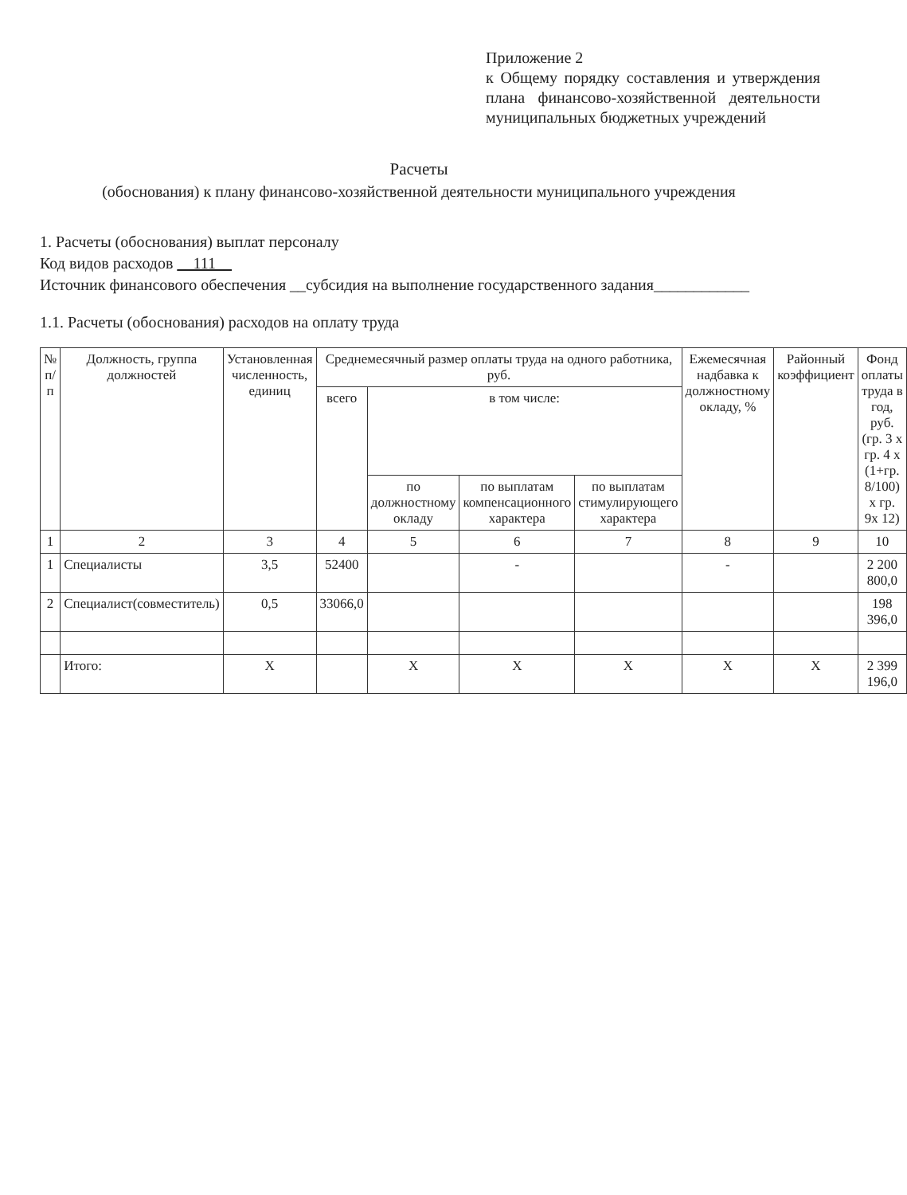Приложение 2
к Общему порядку составления и утверждения плана финансово-хозяйственной деятельности муниципальных бюджетных учреждений
Расчеты
(обоснования) к плану финансово-хозяйственной деятельности муниципального учреждения
1. Расчеты (обоснования) выплат персоналу
Код видов расходов __111__
Источник финансового обеспечения __субсидия на выполнение государственного задания____________
1.1. Расчеты (обоснования) расходов на оплату труда
| № п/п | Должность, группа должностей | Установленная численность, единиц | Среднемесячный размер оплаты труда на одного работника, руб. | | | | Ежемесячная надбавка к должностному окладу, % | Районный коэффициент | Фонд оплаты труда в год, руб. (гр. 3 х гр. 4 х (1+гр. 8/100) х гр. 9х 12) |
| --- | --- | --- | --- | --- | --- | --- | --- | --- | --- |
| | | | всего | в том числе: | | | | | |
| | | | | по должностному окладу | по выплатам компенсационного характера | по выплатам стимулирующего характера | | | |
| 1 | 2 | 3 | 4 | 5 | 6 | 7 | 8 | 9 | 10 |
| 1 | Специалисты | 3,5 | 52400 | | - | | - | | 2 200 800,0 |
| 2 | Специалист(совместитель) | 0,5 | 33066,0 | | | | | | 198 396,0 |
| | Итого: | Х | | Х | Х | Х | Х | Х | 2 399 196,0 |